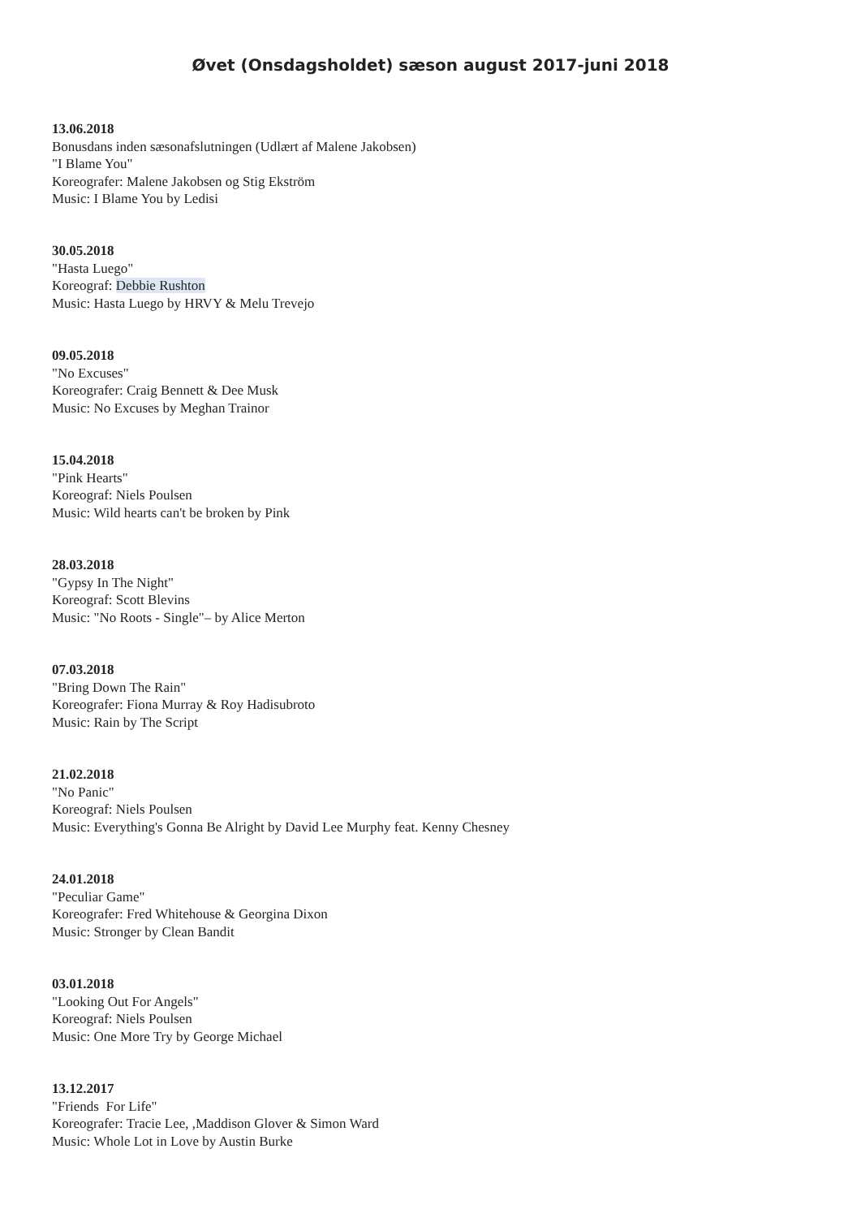Øvet (Onsdagsholdet) sæson august 2017-juni 2018
13.06.2018
Bonusdans inden sæsonafslutningen (Udlært af Malene Jakobsen)
"I Blame You"
Koreografer: Malene Jakobsen og Stig Ekström
Music: I Blame You by Ledisi
30.05.2018
"Hasta Luego"
Koreograf: Debbie Rushton
Music: Hasta Luego by HRVY & Melu Trevejo
09.05.2018
"No Excuses"
Koreografer: Craig Bennett & Dee Musk
Music: No Excuses by Meghan Trainor
15.04.2018
"Pink Hearts"
Koreograf: Niels Poulsen
Music: Wild hearts can't be broken by Pink
28.03.2018
"Gypsy In The Night"
Koreograf: Scott Blevins
Music: "No Roots - Single"– by Alice Merton
07.03.2018
"Bring Down The Rain"
Koreografer: Fiona Murray & Roy Hadisubroto
Music: Rain by The Script
21.02.2018
"No Panic"
Koreograf: Niels Poulsen
Music: Everything's Gonna Be Alright by David Lee Murphy feat. Kenny Chesney
24.01.2018
"Peculiar Game"
Koreografer: Fred Whitehouse & Georgina Dixon
Music: Stronger by Clean Bandit
03.01.2018
"Looking Out For Angels"
Koreograf: Niels Poulsen
Music: One More Try by George Michael
13.12.2017
"Friends For Life"
Koreografer: Tracie Lee, ,Maddison Glover & Simon Ward
Music: Whole Lot in Love by Austin Burke